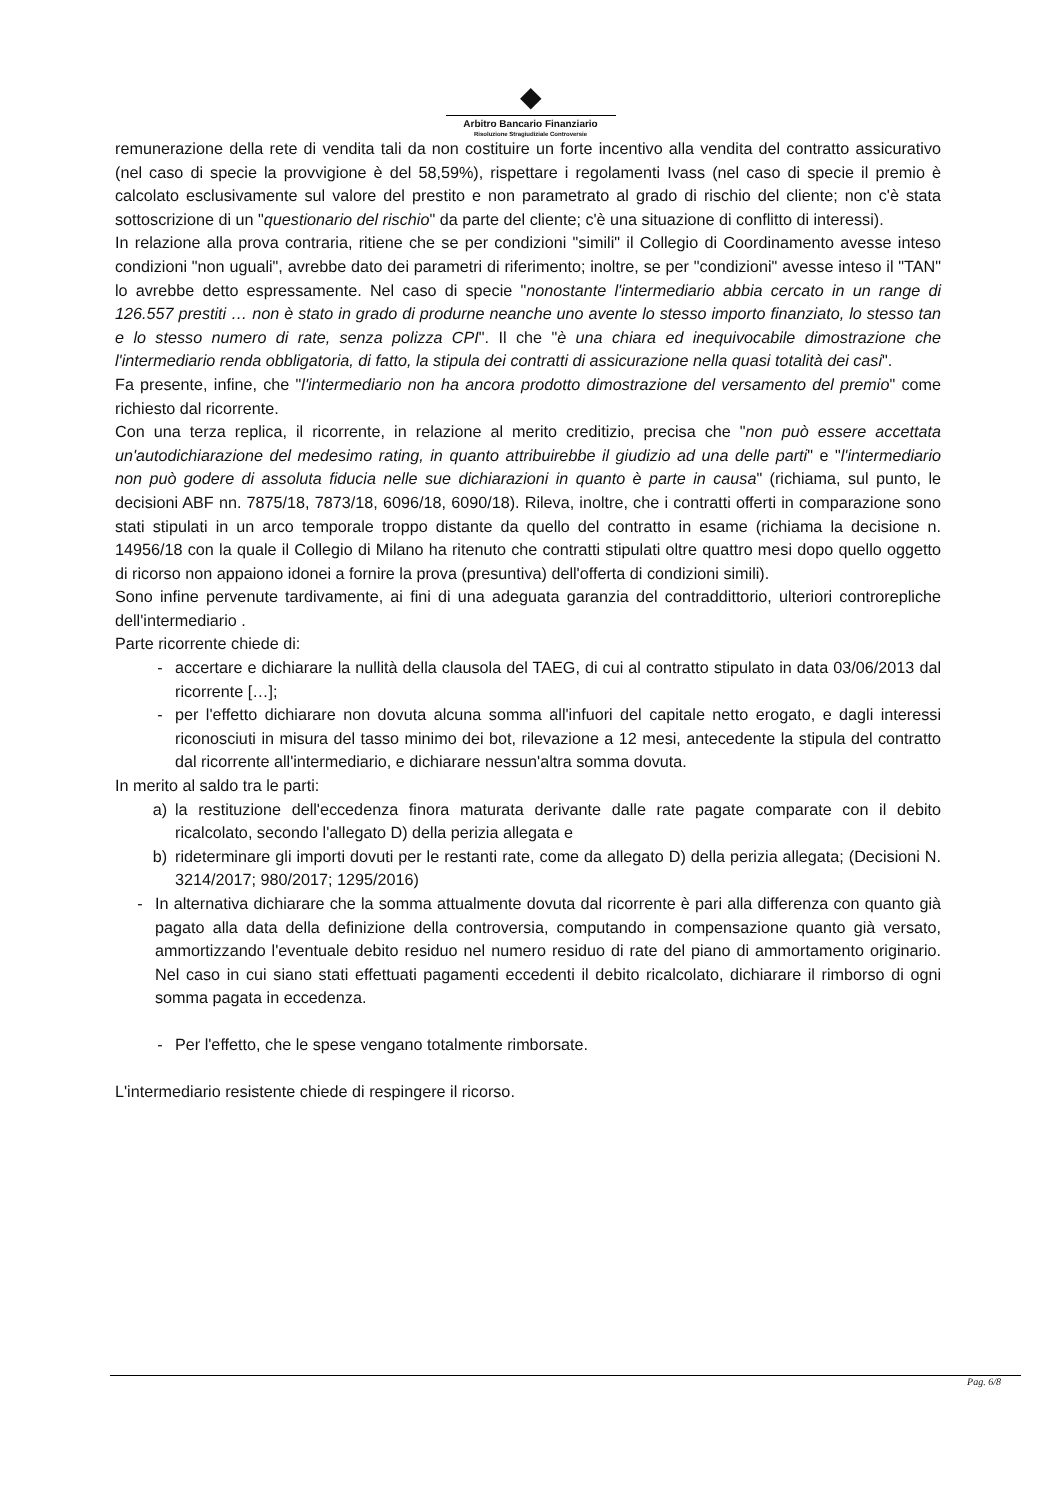◆
Arbitro Bancario Finanziario
Risoluzione Stragiudiziale Controversie
remunerazione della rete di vendita tali da non costituire un forte incentivo alla vendita del contratto assicurativo (nel caso di specie la provvigione è del 58,59%), rispettare i regolamenti Ivass (nel caso di specie il premio è calcolato esclusivamente sul valore del prestito e non parametrato al grado di rischio del cliente; non c'è stata sottoscrizione di un "questionario del rischio" da parte del cliente; c'è una situazione di conflitto di interessi).
In relazione alla prova contraria, ritiene che se per condizioni "simili" il Collegio di Coordinamento avesse inteso condizioni "non uguali", avrebbe dato dei parametri di riferimento; inoltre, se per "condizioni" avesse inteso il "TAN" lo avrebbe detto espressamente. Nel caso di specie "nonostante l'intermediario abbia cercato in un range di 126.557 prestiti … non è stato in grado di produrne neanche uno avente lo stesso importo finanziato, lo stesso tan e lo stesso numero di rate, senza polizza CPI". Il che "è una chiara ed inequivocabile dimostrazione che l'intermediario renda obbligatoria, di fatto, la stipula dei contratti di assicurazione nella quasi totalità dei casi".
Fa presente, infine, che "l'intermediario non ha ancora prodotto dimostrazione del versamento del premio" come richiesto dal ricorrente.
Con una terza replica, il ricorrente, in relazione al merito creditizio, precisa che "non può essere accettata un'autodichiarazione del medesimo rating, in quanto attribuirebbe il giudizio ad una delle parti" e "l'intermediario non può godere di assoluta fiducia nelle sue dichiarazioni in quanto è parte in causa" (richiama, sul punto, le decisioni ABF nn. 7875/18, 7873/18, 6096/18, 6090/18). Rileva, inoltre, che i contratti offerti in comparazione sono stati stipulati in un arco temporale troppo distante da quello del contratto in esame (richiama la decisione n. 14956/18 con la quale il Collegio di Milano ha ritenuto che contratti stipulati oltre quattro mesi dopo quello oggetto di ricorso non appaiono idonei a fornire la prova (presuntiva) dell'offerta di condizioni simili).
Sono infine pervenute tardivamente, ai fini di una adeguata garanzia del contraddittorio, ulteriori controrepliche dell'intermediario .
Parte ricorrente chiede di:
- accertare e dichiarare la nullità della clausola del TAEG, di cui al contratto stipulato in data 03/06/2013 dal ricorrente […];
- per l'effetto dichiarare non dovuta alcuna somma all'infuori del capitale netto erogato, e dagli interessi riconosciuti in misura del tasso minimo dei bot, rilevazione a 12 mesi, antecedente la stipula del contratto dal ricorrente all'intermediario, e dichiarare nessun'altra somma dovuta.
In merito al saldo tra le parti:
a) la restituzione dell'eccedenza finora maturata derivante dalle rate pagate comparate con il debito ricalcolato, secondo l'allegato D) della perizia allegata e
b) rideterminare gli importi dovuti per le restanti rate, come da allegato D) della perizia allegata; (Decisioni N. 3214/2017; 980/2017; 1295/2016)
- In alternativa dichiarare che la somma attualmente dovuta dal ricorrente è pari alla differenza con quanto già pagato alla data della definizione della controversia, computando in compensazione quanto già versato, ammortizzando l'eventuale debito residuo nel numero residuo di rate del piano di ammortamento originario. Nel caso in cui siano stati effettuati pagamenti eccedenti il debito ricalcolato, dichiarare il rimborso di ogni somma pagata in eccedenza.
- Per l'effetto, che le spese vengano totalmente rimborsate.
L'intermediario resistente chiede di respingere il ricorso.
Pag. 6/8